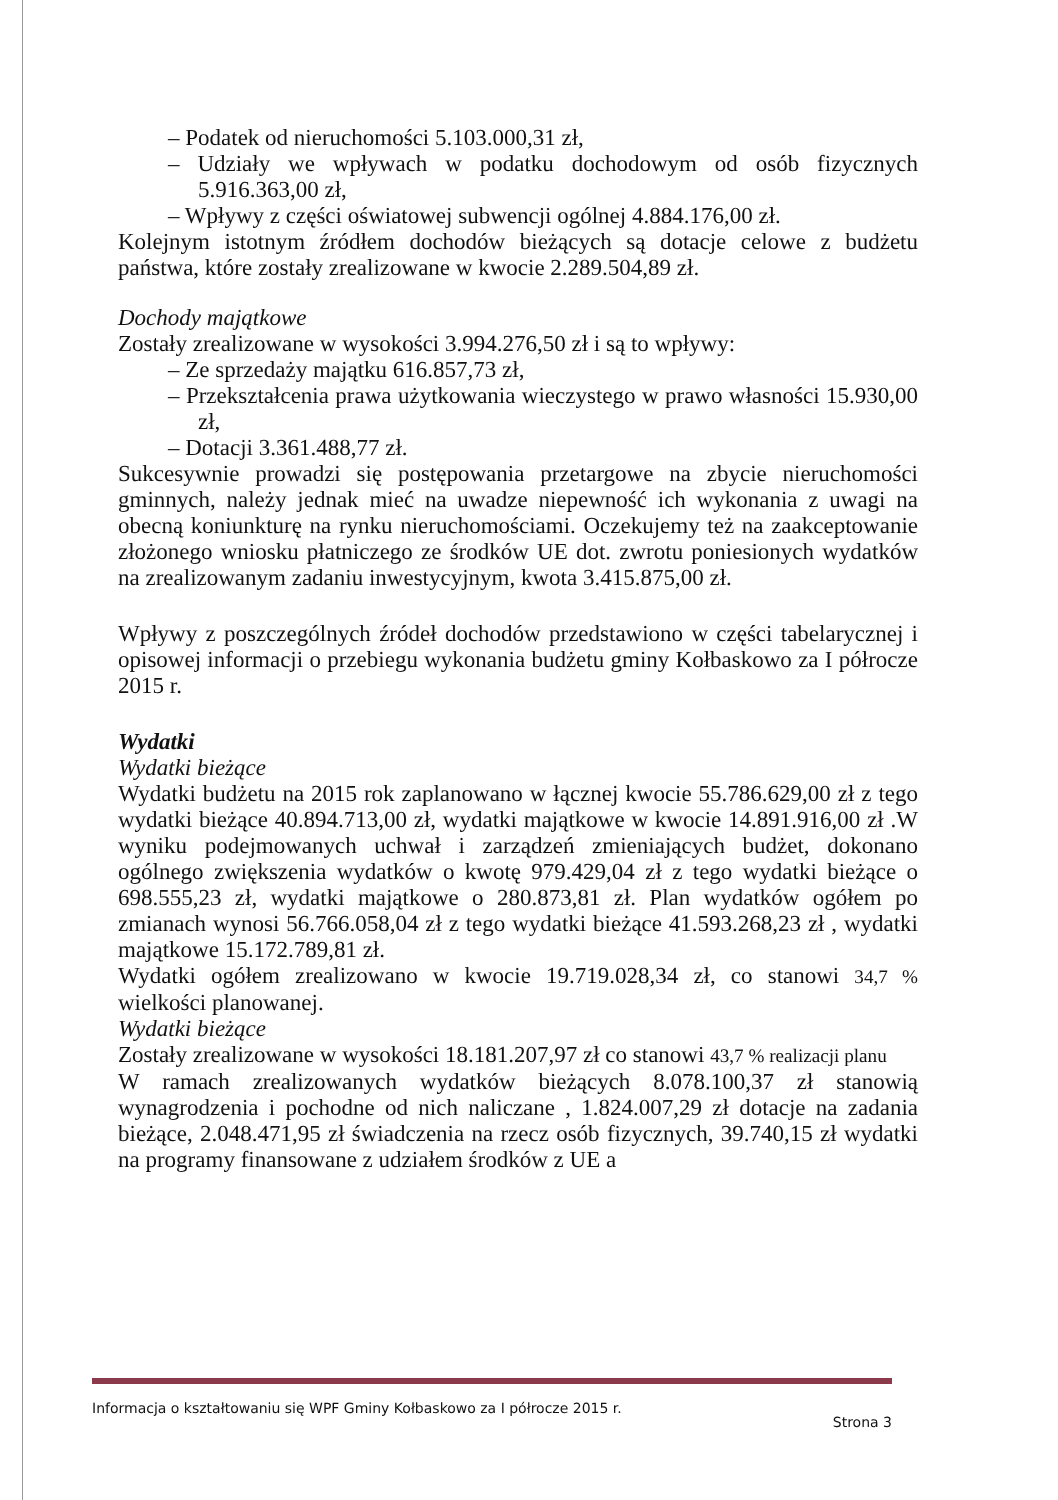– Podatek od nieruchomości 5.103.000,31 zł,
– Udziały we wpływach w podatku dochodowym od osób fizycznych 5.916.363,00 zł,
– Wpływy z części oświatowej subwencji ogólnej 4.884.176,00 zł.
Kolejnym istotnym źródłem dochodów bieżących są dotacje celowe z budżetu państwa, które zostały zrealizowane w kwocie 2.289.504,89 zł.
Dochody majątkowe
Zostały zrealizowane w wysokości 3.994.276,50 zł i są to wpływy:
– Ze sprzedaży majątku 616.857,73 zł,
– Przekształcenia prawa użytkowania wieczystego w prawo własności 15.930,00 zł,
– Dotacji 3.361.488,77 zł.
Sukcesywnie prowadzi się postępowania przetargowe na zbycie nieruchomości gminnych, należy jednak mieć na uwadze niepewność ich wykonania z uwagi na obecną koniunkturę na rynku nieruchomościami. Oczekujemy też na zaakceptowanie złożonego wniosku płatniczego ze środków UE dot. zwrotu poniesionych wydatków na zrealizowanym zadaniu inwestycyjnym, kwota 3.415.875,00 zł.
Wpływy z poszczególnych źródeł dochodów przedstawiono w części tabelarycznej i opisowej informacji o przebiegu wykonania budżetu gminy Kołbaskowo za I półrocze 2015 r.
Wydatki
Wydatki bieżące
Wydatki budżetu na 2015 rok zaplanowano w łącznej kwocie 55.786.629,00 zł z tego wydatki bieżące 40.894.713,00 zł, wydatki majątkowe w kwocie 14.891.916,00 zł .W wyniku podejmowanych uchwał i zarządzeń zmieniających budżet, dokonano ogólnego zwiększenia wydatków o kwotę 979.429,04 zł z tego wydatki bieżące o 698.555,23 zł, wydatki majątkowe o 280.873,81 zł. Plan wydatków ogółem po zmianach wynosi 56.766.058,04 zł z tego wydatki bieżące 41.593.268,23 zł , wydatki majątkowe 15.172.789,81 zł.
Wydatki ogółem zrealizowano w kwocie 19.719.028,34 zł, co stanowi 34,7 % wielkości planowanej.
Wydatki bieżące
Zostały zrealizowane w wysokości 18.181.207,97 zł co stanowi 43,7 % realizacji planu
W ramach zrealizowanych wydatków bieżących 8.078.100,37 zł stanowią wynagrodzenia i pochodne od nich naliczane , 1.824.007,29 zł dotacje na zadania bieżące, 2.048.471,95 zł świadczenia na rzecz osób fizycznych, 39.740,15 zł wydatki na programy finansowane z udziałem środków z UE a
Informacja o kształtowaniu się WPF Gminy Kołbaskowo za I półrocze 2015 r. Strona 3